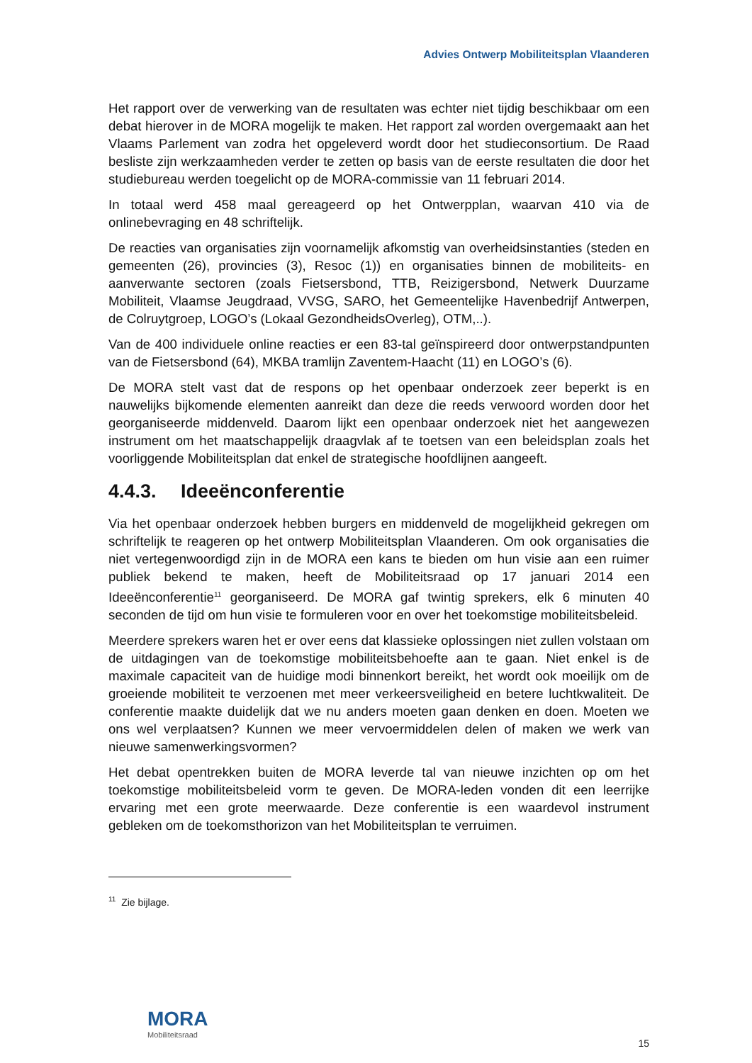Advies Ontwerp Mobiliteitsplan Vlaanderen
Het rapport over de verwerking van de resultaten was echter niet tijdig beschikbaar om een debat hierover in de MORA mogelijk te maken. Het rapport zal worden overgemaakt aan het Vlaams Parlement van zodra het opgeleverd wordt door het studieconsortium. De Raad besliste zijn werkzaamheden verder te zetten op basis van de eerste resultaten die door het studiebureau werden toegelicht op de MORA-commissie van 11 februari 2014.
In totaal werd 458 maal gereageerd op het Ontwerpplan, waarvan 410 via de onlinebevraging en 48 schriftelijk.
De reacties van organisaties zijn voornamelijk afkomstig van overheidsinstanties (steden en gemeenten (26), provincies (3), Resoc (1)) en organisaties binnen de mobiliteits- en aanverwante sectoren (zoals Fietsersbond, TTB, Reizigersbond, Netwerk Duurzame Mobiliteit, Vlaamse Jeugdraad, VVSG, SARO, het Gemeentelijke Havenbedrijf Antwerpen, de Colruytgroep, LOGO’s (Lokaal GezondheidsOverleg), OTM,..).
Van de 400 individuele online reacties er een 83-tal geïnspireerd door ontwerpstandpunten van de Fietsersbond (64), MKBA tramlijn Zaventem-Haacht (11) en LOGO’s (6).
De MORA stelt vast dat de respons op het openbaar onderzoek zeer beperkt is en nauwelijks bijkomende elementen aanreikt dan deze die reeds verwoord worden door het georganiseerde middenveld. Daarom lijkt een openbaar onderzoek niet het aangewezen instrument om het maatschappelijk draagvlak af te toetsen van een beleidsplan zoals het voorliggende Mobiliteitsplan dat enkel de strategische hoofdlijnen aangeeft.
4.4.3. Ideeënconferentie
Via het openbaar onderzoek hebben burgers en middenveld de mogelijkheid gekregen om schriftelijk te reageren op het ontwerp Mobiliteitsplan Vlaanderen. Om ook organisaties die niet vertegenwoordigd zijn in de MORA een kans te bieden om hun visie aan een ruimer publiek bekend te maken, heeft de Mobiliteitsraad op 17 januari 2014 een Ideeënconferentie<sup>11</sup> georganiseerd. De MORA gaf twintig sprekers, elk 6 minuten 40 seconden de tijd om hun visie te formuleren voor en over het toekomstige mobiliteitsbeleid.
Meerdere sprekers waren het er over eens dat klassieke oplossingen niet zullen volstaan om de uitdagingen van de toekomstige mobiliteitsbehoefte aan te gaan. Niet enkel is de maximale capaciteit van de huidige modi binnenkort bereikt, het wordt ook moeilijk om de groeiende mobiliteit te verzoenen met meer verkeersveiligheid en betere luchtkwaliteit. De conferentie maakte duidelijk dat we nu anders moeten gaan denken en doen. Moeten we ons wel verplaatsen? Kunnen we meer vervoermiddelen delen of maken we werk van nieuwe samenwerkingsvormen?
Het debat opentrekken buiten de MORA leverde tal van nieuwe inzichten op om het toekomstige mobiliteitsbeleid vorm te geven. De MORA-leden vonden dit een leerrijke ervaring met een grote meerwaarde. Deze conferentie is een waardevol instrument gebleken om de toekomsthorizon van het Mobiliteitsplan te verruimen.
<sup>11</sup> Zie bijlage.
MORA
Mobiliteitsraad
15